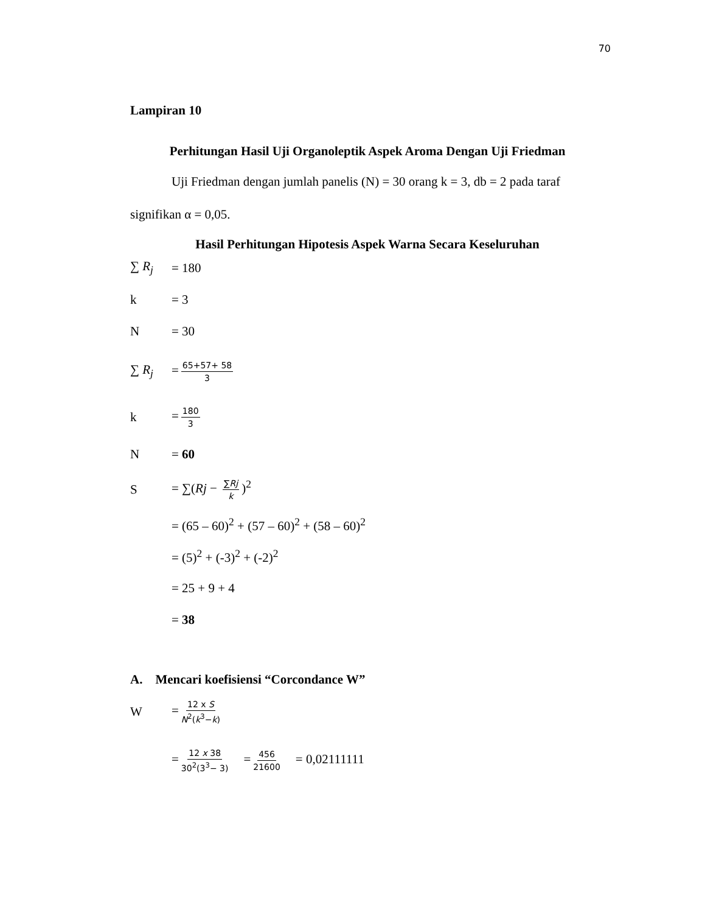70
Lampiran 10
Perhitungan Hasil Uji Organoleptik Aspek Aroma Dengan Uji Friedman
Uji Friedman dengan jumlah panelis (N) = 30 orang k = 3, db = 2 pada taraf signifikan α = 0,05.
Hasil Perhitungan Hipotesis Aspek Warna Secara Keseluruhan
∑ R<sub>j</sub> = 180
k = 3
N = 30
∑ R<sub>j</sub> = 65+57+ 58 3
k = 180 3
N = 60
S = ∑(Rj − ∑Rj k)<sup>2</sup>
= (65 – 60)<sup>2</sup> + (57 – 60)<sup>2</sup> + (58 – 60)<sup>2</sup>
= (5)<sup>2</sup> + (-3)<sup>2</sup> + (-2)<sup>2</sup>
= 25 + 9 + 4
= 38
A. Mencari koefisiensi “Corcondance W”
W = 12 x S N<sup>2</sup>(k<sup>3</sup>−k)
= 12 x 38 30<sup>2</sup>(3<sup>3</sup>− 3) = 456 21600 = 0,02111111